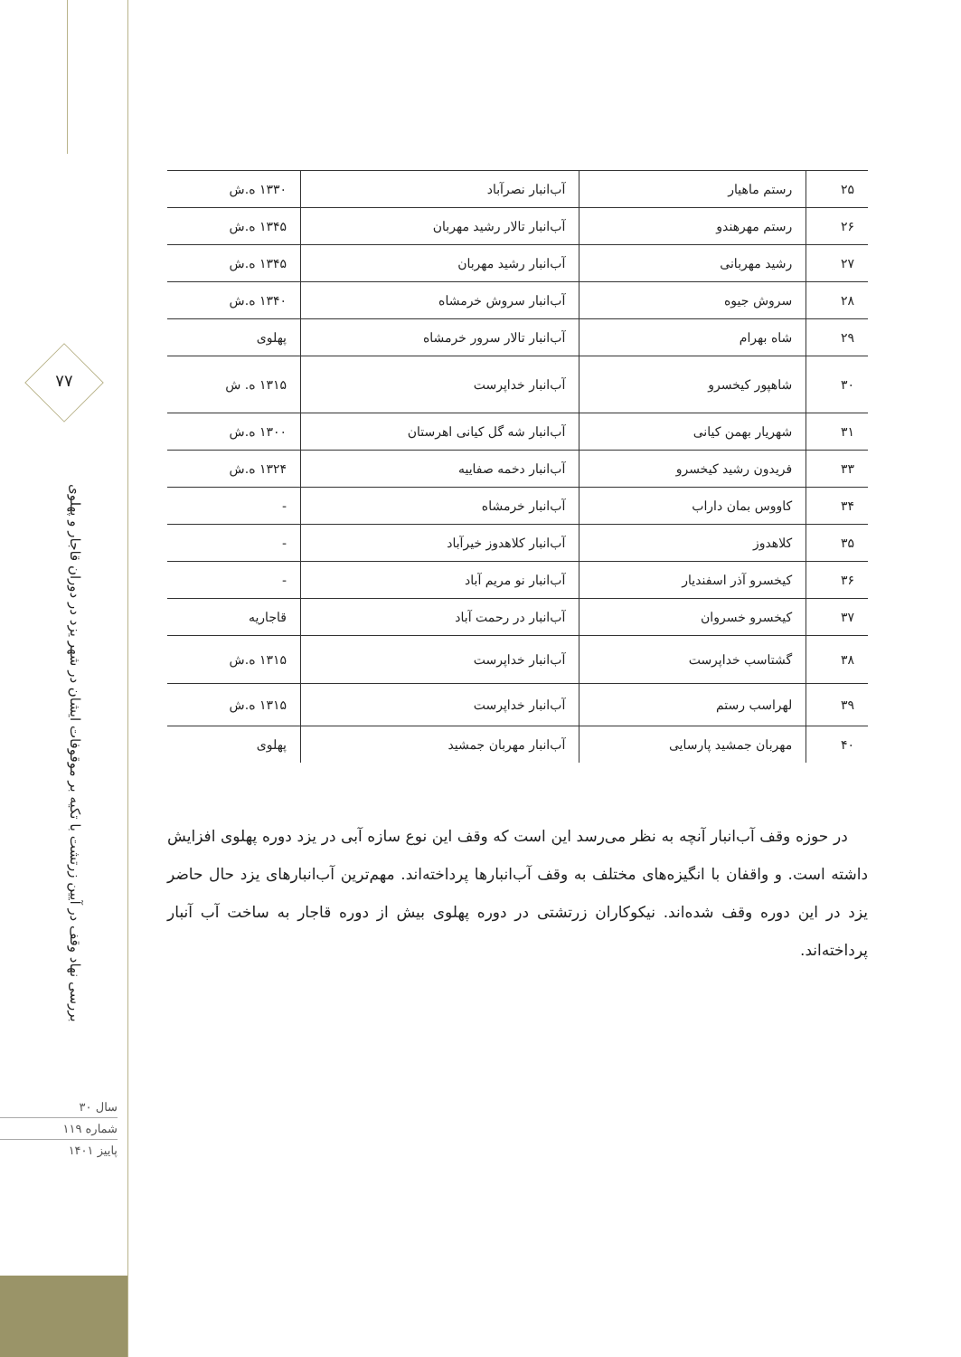۷۷
بررسی نهاد وقف در آیین زرتشت با تکیه بر موقوفات ایشان در شهر یزد در دوران قاجار و پهلوی
سال ۳۰
شماره ۱۱۹
پاییز ۱۴۰۱
| ۲۵ | رستم ماهیار | آب‌انبار نصرآباد | ۱۳۳۰ ه.ش |
| ۲۶ | رستم مهرهندو | آب‌انبار تالار رشید مهربان | ۱۳۴۵ ه.ش |
| ۲۷ | رشید مهربانی | آب‌انبار رشید مهربان | ۱۳۴۵ ه.ش |
| ۲۸ | سروش جیوه | آب‌انبار سروش خرمشاه | ۱۳۴۰ ه.ش |
| ۲۹ | شاه بهرام | آب‌انبار تالار سرور خرمشاه | پهلوی |
| ۳۰ | شاهپور کیخسرو | آب‌انبار خداپرست | ۱۳۱۵ ه. ش |
| ۳۱ | شهریار بهمن کیانی | آب‌انبار شه گل کیانی اهرستان | ۱۳۰۰ ه.ش |
| ۳۳ | فریدون رشید کیخسرو | آب‌انبار دخمه صفاییه | ۱۳۲۴ ه.ش |
| ۳۴ | کاووس بمان داراب | آب‌انبار خرمشاه | - |
| ۳۵ | کلاهدوز | آب‌انبار کلاهدوز خیرآباد | - |
| ۳۶ | کیخسرو آذر اسفندیار | آب‌انبار نو مریم آباد | - |
| ۳۷ | کیخسرو خسروان | آب‌انبار در رحمت آباد | قاجاریه |
| ۳۸ | گشتاسب خداپرست | آب‌انبار خداپرست | ۱۳۱۵ ه.ش |
| ۳۹ | لهراسب رستم | آب‌انبار خداپرست | ۱۳۱۵ ه.ش |
| ۴۰ | مهربان جمشید پارسایی | آب‌انبار مهربان جمشید | پهلوی |
در حوزه وقف آب‌انبار آنچه به نظر می‌رسد این است که وقف این نوع سازه آبی در یزد دوره پهلوی افزایش داشته است. و واقفان با انگیزه‌های مختلف به وقف آب‌انبارها پرداخته‌اند. مهم‌ترین آب‌انبارهای یزد حال حاضر یزد در این دوره وقف شده‌اند. نیکوکاران زرتشتی در دوره پهلوی بیش از دوره قاجار به ساخت آب آنبار پرداخته‌اند.